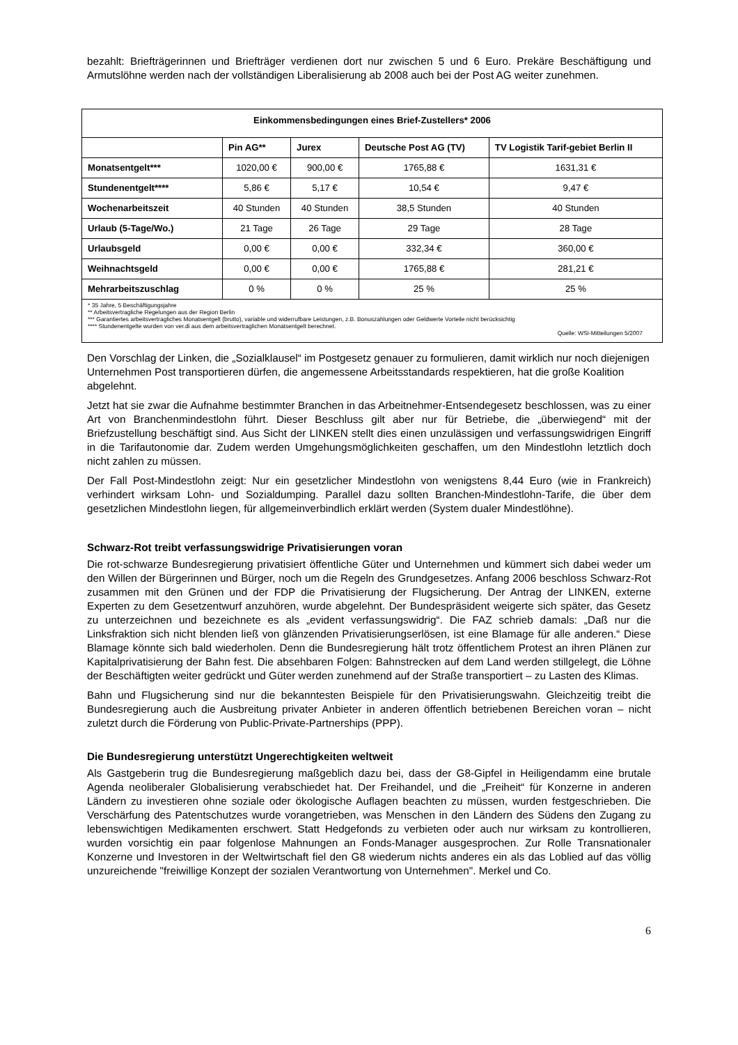bezahlt: Briefträgerinnen und Briefträger verdienen dort nur zwischen 5 und 6 Euro. Prekäre Beschäftigung und Armutslöhne werden nach der vollständigen Liberalisierung ab 2008 auch bei der Post AG weiter zunehmen.
| Einkommensbedingungen eines Brief-Zustellers* 2006 | | | | |
| --- | --- | --- | --- | --- |
| | Pin AG** | Jurex | Deutsche Post AG (TV) | TV Logistik Tarif-gebiet Berlin II |
| Monatsentgelt*** | 1020,00 € | 900,00 € | 1765,88 € | 1631,31 € |
| Stundenentgelt**** | 5,86 € | 5,17 € | 10,54 € | 9,47 € |
| Wochenarbeitszeit | 40 Stunden | 40 Stunden | 38,5 Stunden | 40 Stunden |
| Urlaub (5-Tage/Wo.) | 21 Tage | 26 Tage | 29 Tage | 28 Tage |
| Urlaubsgeld | 0,00 € | 0,00 € | 332,34 € | 360,00 € |
| Weihnachtsgeld | 0,00 € | 0,00 € | 1765,88 € | 281,21 € |
| Mehrarbeitszuschlag | 0 % | 0 % | 25 % | 25 % |
| * 35 Jahre, 5 Beschäftigungsjahre ** Arbeitsvertragliche Regelungen aus der Region Berlin *** Garantiertes arbeitsvertragliches Monatsentgelt (brutto), variable und widerrufbare Leistungen, z.B. Bonuszahlungen oder Geldwerte Vorteile nicht berücksichtig **** Stundenentgelte wurden von ver.di aus dem arbeitsvertraglichen Monatsentgelt berechnet. Quelle: WSI-Mitteilungen 5/2007 | | | | |
Den Vorschlag der Linken, die „Sozialklausel“ im Postgesetz genauer zu formulieren, damit wirklich nur noch diejenigen Unternehmen Post transportieren dürfen, die angemessene Arbeitsstandards respektieren, hat die große Koalition abgelehnt.
Jetzt hat sie zwar die Aufnahme bestimmter Branchen in das Arbeitnehmer-Entsendegesetz beschlossen, was zu einer Art von Branchenmindestlohn führt. Dieser Beschluss gilt aber nur für Betriebe, die „überwiegend“ mit der Briefzustellung beschäftigt sind. Aus Sicht der LINKEN stellt dies einen unzulässigen und verfassungswidrigen Eingriff in die Tarifautonomie dar. Zudem werden Umgehungsmöglichkeiten geschaffen, um den Mindestlohn letztlich doch nicht zahlen zu müssen.
Der Fall Post-Mindestlohn zeigt: Nur ein gesetzlicher Mindestlohn von wenigstens 8,44 Euro (wie in Frankreich) verhindert wirksam Lohn- und Sozialdumping. Parallel dazu sollten Branchen-Mindestlohn-Tarife, die über dem gesetzlichen Mindestlohn liegen, für allgemeinverbindlich erklärt werden (System dualer Mindestlöhne).
Schwarz-Rot treibt verfassungswidrige Privatisierungen voran
Die rot-schwarze Bundesregierung privatisiert öffentliche Güter und Unternehmen und kümmert sich dabei weder um den Willen der Bürgerinnen und Bürger, noch um die Regeln des Grundgesetzes. Anfang 2006 beschloss Schwarz-Rot zusammen mit den Grünen und der FDP die Privatisierung der Flugsicherung. Der Antrag der LINKEN, externe Experten zu dem Gesetzentwurf anzuhören, wurde abgelehnt. Der Bundespräsident weigerte sich später, das Gesetz zu unterzeichnen und bezeichnete es als „evident verfassungswidrig“. Die FAZ schrieb damals: „Daß nur die Linksfraktion sich nicht blenden ließ von glänzenden Privatisierungserlösen, ist eine Blamage für alle anderen.“ Diese Blamage könnte sich bald wiederholen. Denn die Bundesregierung hält trotz öffentlichem Protest an ihren Plänen zur Kapitalprivatisierung der Bahn fest. Die absehbaren Folgen: Bahnstrecken auf dem Land werden stillgelegt, die Löhne der Beschäftigten weiter gedrückt und Güter werden zunehmend auf der Straße transportiert – zu Lasten des Klimas.
Bahn und Flugsicherung sind nur die bekanntesten Beispiele für den Privatisierungswahn. Gleichzeitig treibt die Bundesregierung auch die Ausbreitung privater Anbieter in anderen öffentlich betriebenen Bereichen voran – nicht zuletzt durch die Förderung von Public-Private-Partnerships (PPP).
Die Bundesregierung unterstützt Ungerechtigkeiten weltweit
Als Gastgeberin trug die Bundesregierung maßgeblich dazu bei, dass der G8-Gipfel in Heiligendamm eine brutale Agenda neoliberaler Globalisierung verabschiedet hat. Der Freihandel, und die „Freiheit“ für Konzerne in anderen Ländern zu investieren ohne soziale oder ökologische Auflagen beachten zu müssen, wurden festgeschrieben. Die Verschärfung des Patentschutzes wurde vorangetrieben, was Menschen in den Ländern des Südens den Zugang zu lebenswichtigen Medikamenten erschwert. Statt Hedgefonds zu verbieten oder auch nur wirksam zu kontrollieren, wurden vorsichtig ein paar folgenlose Mahnungen an Fonds-Manager ausgesprochen. Zur Rolle Transnationaler Konzerne und Investoren in der Weltwirtschaft fiel den G8 wiederum nichts anderes ein als das Loblied auf das völlig unzureichende "freiwillige Konzept der sozialen Verantwortung von Unternehmen". Merkel und Co.
6